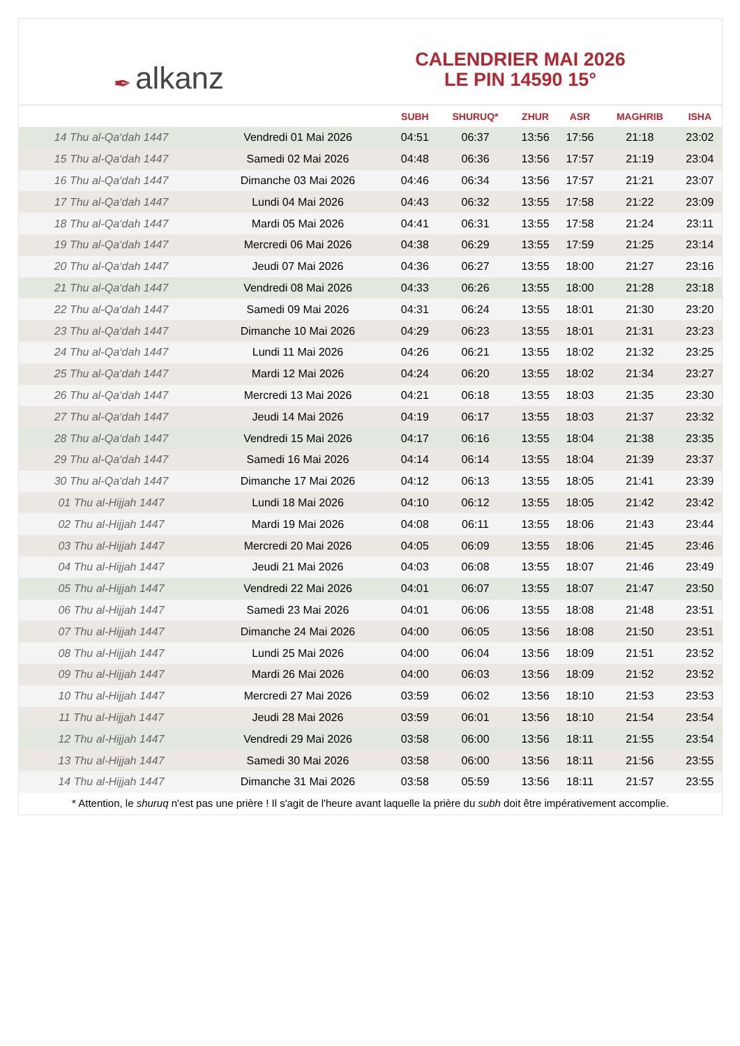✒ alkanz
CALENDRIER MAI 2026
LE PIN 14590 15°
| | | SUBH | SHURUQ* | ZHUR | ASR | MAGHRIB | ISHA |
| --- | --- | --- | --- | --- | --- | --- | --- |
| 14 Thu al-Qa‘dah 1447 | Vendredi 01 Mai 2026 | 04:51 | 06:37 | 13:56 | 17:56 | 21:18 | 23:02 |
| 15 Thu al-Qa‘dah 1447 | Samedi 02 Mai 2026 | 04:48 | 06:36 | 13:56 | 17:57 | 21:19 | 23:04 |
| 16 Thu al-Qa‘dah 1447 | Dimanche 03 Mai 2026 | 04:46 | 06:34 | 13:56 | 17:57 | 21:21 | 23:07 |
| 17 Thu al-Qa‘dah 1447 | Lundi 04 Mai 2026 | 04:43 | 06:32 | 13:55 | 17:58 | 21:22 | 23:09 |
| 18 Thu al-Qa‘dah 1447 | Mardi 05 Mai 2026 | 04:41 | 06:31 | 13:55 | 17:58 | 21:24 | 23:11 |
| 19 Thu al-Qa‘dah 1447 | Mercredi 06 Mai 2026 | 04:38 | 06:29 | 13:55 | 17:59 | 21:25 | 23:14 |
| 20 Thu al-Qa‘dah 1447 | Jeudi 07 Mai 2026 | 04:36 | 06:27 | 13:55 | 18:00 | 21:27 | 23:16 |
| 21 Thu al-Qa‘dah 1447 | Vendredi 08 Mai 2026 | 04:33 | 06:26 | 13:55 | 18:00 | 21:28 | 23:18 |
| 22 Thu al-Qa‘dah 1447 | Samedi 09 Mai 2026 | 04:31 | 06:24 | 13:55 | 18:01 | 21:30 | 23:20 |
| 23 Thu al-Qa‘dah 1447 | Dimanche 10 Mai 2026 | 04:29 | 06:23 | 13:55 | 18:01 | 21:31 | 23:23 |
| 24 Thu al-Qa‘dah 1447 | Lundi 11 Mai 2026 | 04:26 | 06:21 | 13:55 | 18:02 | 21:32 | 23:25 |
| 25 Thu al-Qa‘dah 1447 | Mardi 12 Mai 2026 | 04:24 | 06:20 | 13:55 | 18:02 | 21:34 | 23:27 |
| 26 Thu al-Qa‘dah 1447 | Mercredi 13 Mai 2026 | 04:21 | 06:18 | 13:55 | 18:03 | 21:35 | 23:30 |
| 27 Thu al-Qa‘dah 1447 | Jeudi 14 Mai 2026 | 04:19 | 06:17 | 13:55 | 18:03 | 21:37 | 23:32 |
| 28 Thu al-Qa‘dah 1447 | Vendredi 15 Mai 2026 | 04:17 | 06:16 | 13:55 | 18:04 | 21:38 | 23:35 |
| 29 Thu al-Qa‘dah 1447 | Samedi 16 Mai 2026 | 04:14 | 06:14 | 13:55 | 18:04 | 21:39 | 23:37 |
| 30 Thu al-Qa‘dah 1447 | Dimanche 17 Mai 2026 | 04:12 | 06:13 | 13:55 | 18:05 | 21:41 | 23:39 |
| 01 Thu al-Hijjah 1447 | Lundi 18 Mai 2026 | 04:10 | 06:12 | 13:55 | 18:05 | 21:42 | 23:42 |
| 02 Thu al-Hijjah 1447 | Mardi 19 Mai 2026 | 04:08 | 06:11 | 13:55 | 18:06 | 21:43 | 23:44 |
| 03 Thu al-Hijjah 1447 | Mercredi 20 Mai 2026 | 04:05 | 06:09 | 13:55 | 18:06 | 21:45 | 23:46 |
| 04 Thu al-Hijjah 1447 | Jeudi 21 Mai 2026 | 04:03 | 06:08 | 13:55 | 18:07 | 21:46 | 23:49 |
| 05 Thu al-Hijjah 1447 | Vendredi 22 Mai 2026 | 04:01 | 06:07 | 13:55 | 18:07 | 21:47 | 23:50 |
| 06 Thu al-Hijjah 1447 | Samedi 23 Mai 2026 | 04:01 | 06:06 | 13:55 | 18:08 | 21:48 | 23:51 |
| 07 Thu al-Hijjah 1447 | Dimanche 24 Mai 2026 | 04:00 | 06:05 | 13:56 | 18:08 | 21:50 | 23:51 |
| 08 Thu al-Hijjah 1447 | Lundi 25 Mai 2026 | 04:00 | 06:04 | 13:56 | 18:09 | 21:51 | 23:52 |
| 09 Thu al-Hijjah 1447 | Mardi 26 Mai 2026 | 04:00 | 06:03 | 13:56 | 18:09 | 21:52 | 23:52 |
| 10 Thu al-Hijjah 1447 | Mercredi 27 Mai 2026 | 03:59 | 06:02 | 13:56 | 18:10 | 21:53 | 23:53 |
| 11 Thu al-Hijjah 1447 | Jeudi 28 Mai 2026 | 03:59 | 06:01 | 13:56 | 18:10 | 21:54 | 23:54 |
| 12 Thu al-Hijjah 1447 | Vendredi 29 Mai 2026 | 03:58 | 06:00 | 13:56 | 18:11 | 21:55 | 23:54 |
| 13 Thu al-Hijjah 1447 | Samedi 30 Mai 2026 | 03:58 | 06:00 | 13:56 | 18:11 | 21:56 | 23:55 |
| 14 Thu al-Hijjah 1447 | Dimanche 31 Mai 2026 | 03:58 | 05:59 | 13:56 | 18:11 | 21:57 | 23:55 |
* Attention, le shuruq n'est pas une prière ! Il s'agit de l'heure avant laquelle la prière du subh doit être impérativement accomplie.